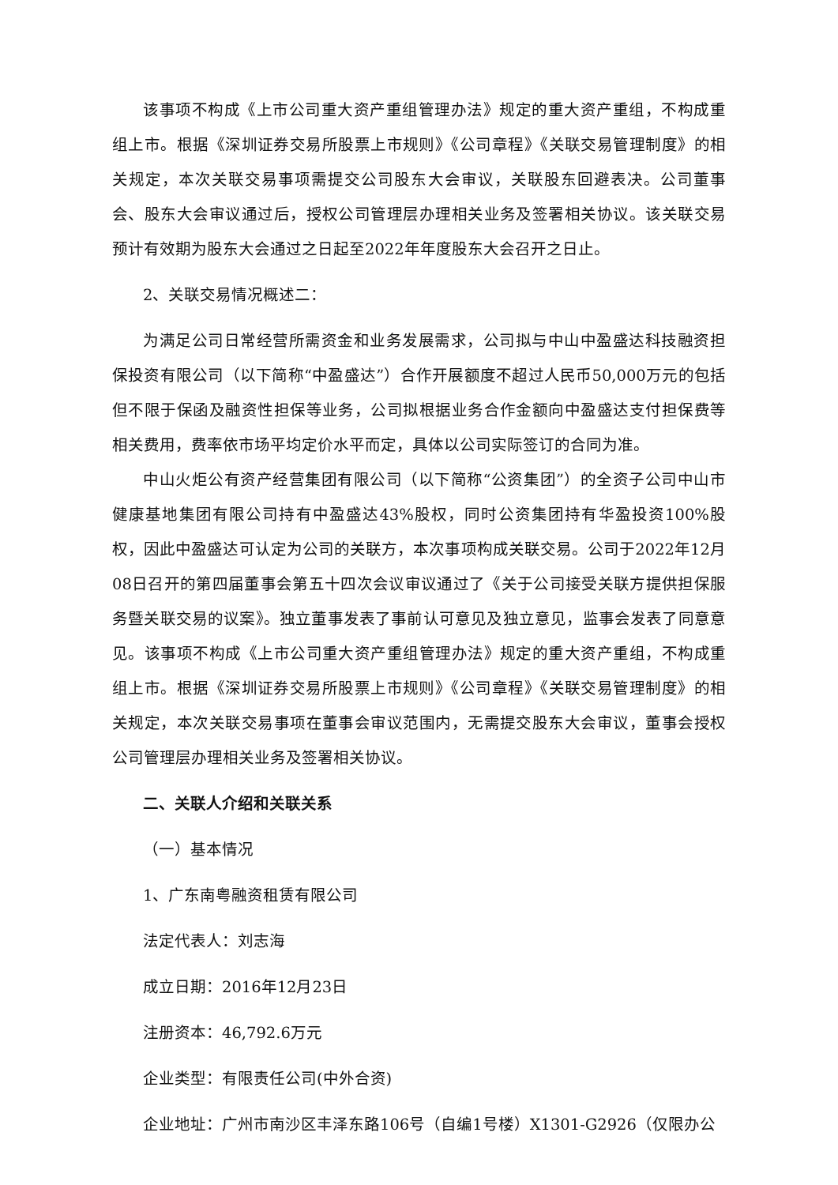该事项不构成《上市公司重大资产重组管理办法》规定的重大资产重组，不构成重组上市。根据《深圳证券交易所股票上市规则》《公司章程》《关联交易管理制度》的相关规定，本次关联交易事项需提交公司股东大会审议，关联股东回避表决。公司董事会、股东大会审议通过后，授权公司管理层办理相关业务及签署相关协议。该关联交易预计有效期为股东大会通过之日起至2022年年度股东大会召开之日止。
2、关联交易情况概述二：
为满足公司日常经营所需资金和业务发展需求，公司拟与中山中盈盛达科技融资担保投资有限公司（以下简称“中盈盛达”）合作开展额度不超过人民币50,000万元的包括但不限于保函及融资性担保等业务，公司拟根据业务合作金额向中盈盛达支付担保费等相关费用，费率依市场平均定价水平而定，具体以公司实际签订的合同为准。
中山火炬公有资产经营集团有限公司（以下简称“公资集团”）的全资子公司中山市健康基地集团有限公司持有中盈盛达43%股权，同时公资集团持有华盈投资100%股权，因此中盈盛达可认定为公司的关联方，本次事项构成关联交易。公司于2022年12月08日召开的第四届董事会第五十四次会议审议通过了《关于公司接受关联方提供担保服务暨关联交易的议案》。独立董事发表了事前认可意见及独立意见，监事会发表了同意意见。该事项不构成《上市公司重大资产重组管理办法》规定的重大资产重组，不构成重组上市。根据《深圳证券交易所股票上市规则》《公司章程》《关联交易管理制度》的相关规定，本次关联交易事项在董事会审议范围内，无需提交股东大会审议，董事会授权公司管理层办理相关业务及签署相关协议。
二、关联人介绍和关联关系
（一）基本情况
1、广东南粤融资租赁有限公司
法定代表人：刘志海
成立日期：2016年12月23日
注册资本：46,792.6万元
企业类型：有限责任公司(中外合资)
企业地址：广州市南沙区丰泽东路106号（自编1号楼）X1301-G2926（仅限办公